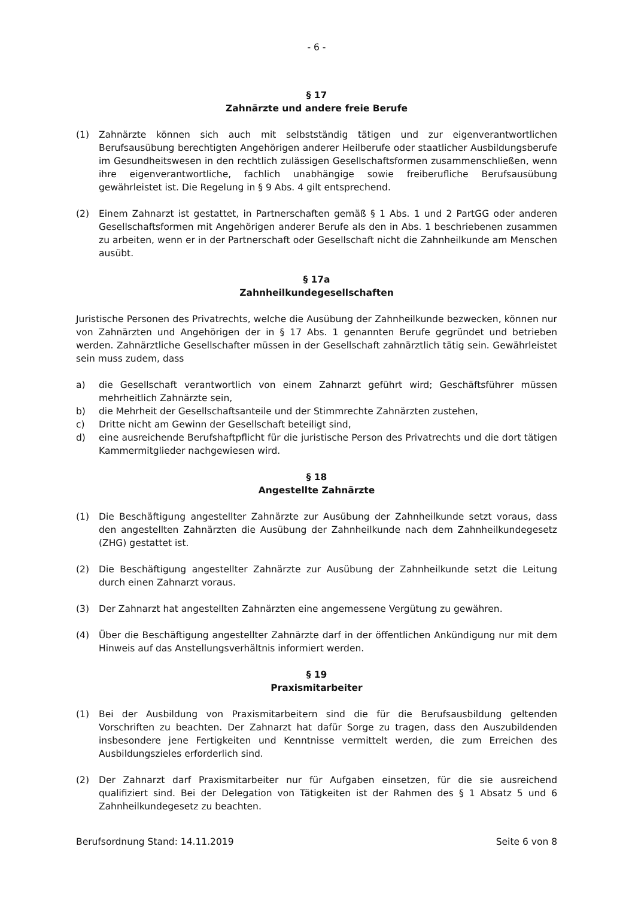- 6 -
§ 17
Zahnärzte und andere freie Berufe
(1) Zahnärzte können sich auch mit selbstständig tätigen und zur eigenverantwortlichen Berufsausübung berechtigten Angehörigen anderer Heilberufe oder staatlicher Ausbildungsberufe im Gesundheitswesen in den rechtlich zulässigen Gesellschaftsformen zusammenschließen, wenn ihre eigenverantwortliche, fachlich unabhängige sowie freiberufliche Berufsausübung gewährleistet ist. Die Regelung in § 9 Abs. 4 gilt entsprechend.
(2) Einem Zahnarzt ist gestattet, in Partnerschaften gemäß § 1 Abs. 1 und 2 PartGG oder anderen Gesellschaftsformen mit Angehörigen anderer Berufe als den in Abs. 1 beschriebenen zusammen zu arbeiten, wenn er in der Partnerschaft oder Gesellschaft nicht die Zahnheilkunde am Menschen ausübt.
§ 17a
Zahnheilkundegesellschaften
Juristische Personen des Privatrechts, welche die Ausübung der Zahnheilkunde bezwecken, können nur von Zahnärzten und Angehörigen der in § 17 Abs. 1 genannten Berufe gegründet und betrieben werden. Zahnärztliche Gesellschafter müssen in der Gesellschaft zahnärztlich tätig sein. Gewährleistet sein muss zudem, dass
a) die Gesellschaft verantwortlich von einem Zahnarzt geführt wird; Geschäftsführer müssen mehrheitlich Zahnärzte sein,
b) die Mehrheit der Gesellschaftsanteile und der Stimmrechte Zahnärzten zustehen,
c) Dritte nicht am Gewinn der Gesellschaft beteiligt sind,
d) eine ausreichende Berufshaftpflicht für die juristische Person des Privatrechts und die dort tätigen Kammermitglieder nachgewiesen wird.
§ 18
Angestellte Zahnärzte
(1) Die Beschäftigung angestellter Zahnärzte zur Ausübung der Zahnheilkunde setzt voraus, dass den angestellten Zahnärzten die Ausübung der Zahnheilkunde nach dem Zahnheilkundegesetz (ZHG) gestattet ist.
(2) Die Beschäftigung angestellter Zahnärzte zur Ausübung der Zahnheilkunde setzt die Leitung durch einen Zahnarzt voraus.
(3) Der Zahnarzt hat angestellten Zahnärzten eine angemessene Vergütung zu gewähren.
(4) Über die Beschäftigung angestellter Zahnärzte darf in der öffentlichen Ankündigung nur mit dem Hinweis auf das Anstellungsverhältnis informiert werden.
§ 19
Praxismitarbeiter
(1) Bei der Ausbildung von Praxismitarbeitern sind die für die Berufsausbildung geltenden Vorschriften zu beachten. Der Zahnarzt hat dafür Sorge zu tragen, dass den Auszubildenden insbesondere jene Fertigkeiten und Kenntnisse vermittelt werden, die zum Erreichen des Ausbildungszieles erforderlich sind.
(2) Der Zahnarzt darf Praxismitarbeiter nur für Aufgaben einsetzen, für die sie ausreichend qualifiziert sind. Bei der Delegation von Tätigkeiten ist der Rahmen des § 1 Absatz 5 und 6 Zahnheilkundegesetz zu beachten.
Berufsordnung Stand: 14.11.2019 Seite 6 von 8